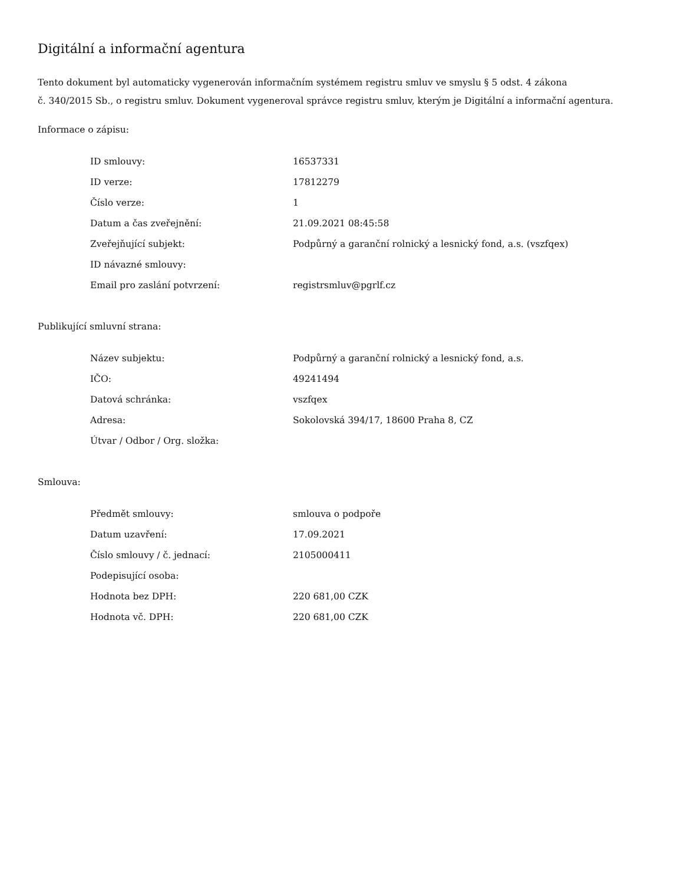Digitální a informační agentura
Tento dokument byl automaticky vygenerován informačním systémem registru smluv ve smyslu § 5 odst. 4 zákona
č. 340/2015 Sb., o registru smluv. Dokument vygeneroval správce registru smluv, kterým je Digitální a informační agentura.
Informace o zápisu:
| ID smlouvy: | 16537331 |
| ID verze: | 17812279 |
| Číslo verze: | 1 |
| Datum a čas zveřejnění: | 21.09.2021 08:45:58 |
| Zveřejňující subjekt: | Podpůrný a garanční rolnický a lesnický fond, a.s. (vszfqex) |
| ID návazné smlouvy: | |
| Email pro zaslání potvrzení: | registrsmluv@pgrlf.cz |
Publikující smluvní strana:
| Název subjektu: | Podpůrný a garanční rolnický a lesnický fond, a.s. |
| IČO: | 49241494 |
| Datová schránka: | vszfqex |
| Adresa: | Sokolovská 394/17, 18600 Praha 8, CZ |
| Útvar / Odbor / Org. složka: | |
Smlouva:
| Předmět smlouvy: | smlouva o podpoře |
| Datum uzavření: | 17.09.2021 |
| Číslo smlouvy / č. jednací: | 2105000411 |
| Podepisující osoba: | |
| Hodnota bez DPH: | 220 681,00 CZK |
| Hodnota vč. DPH: | 220 681,00 CZK |